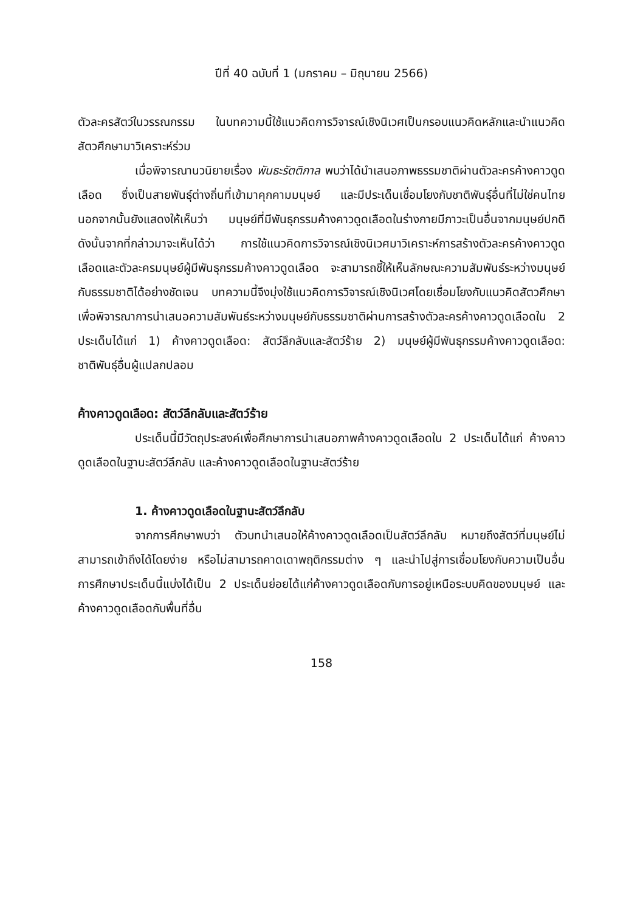ปีที่ 40 ฉบับที่ 1 (มกราคม – มิถุนายน 2566)
ตัวละครสัตว์ในวรรณกรรม ในบทความนี้ใช้แนวคิดการวิจารณ์เชิงนิเวศเป็นกรอบแนวคิดหลักและนำแนวคิดสัตวศึกษามาวิเคราะห์ร่วม
เมื่อพิจารณานวนิยายเรื่อง พันธะรัตติกาล พบว่าได้นำเสนอภาพธรรมชาติผ่านตัวละครค้างคาวดูดเลือด ซึ่งเป็นสายพันธุ์ต่างถิ่นที่เข้ามาคุกคามมนุษย์ และมีประเด็นเชื่อมโยงกับชาติพันธุ์อื่นที่ไม่ใช่คนไทย นอกจากนั้นยังแสดงให้เห็นว่า มนุษย์ที่มีพันธุกรรมค้างคาวดูดเลือดในร่างกายมีภาวะเป็นอื่นจากมนุษย์ปกติ ดังนั้นจากที่กล่าวมาจะเห็นได้ว่า การใช้แนวคิดการวิจารณ์เชิงนิเวศมาวิเคราะห์การสร้างตัวละครค้างคาวดูดเลือดและตัวละครมนุษย์ผู้มีพันธุกรรมค้างคาวดูดเลือด จะสามารถชี้ให้เห็นลักษณะความสัมพันธ์ระหว่างมนุษย์กับธรรมชาติได้อย่างชัดเจน บทความนี้จึงมุ่งใช้แนวคิดการวิจารณ์เชิงนิเวศโดยเชื่อมโยงกับแนวคิดสัตวศึกษาเพื่อพิจารณาการนำเสนอความสัมพันธ์ระหว่างมนุษย์กับธรรมชาติผ่านการสร้างตัวละครค้างคาวดูดเลือดใน 2 ประเด็นได้แก่ 1) ค้างคาวดูดเลือด: สัตว์ลึกลับและสัตว์ร้าย 2) มนุษย์ผู้มีพันธุกรรมค้างคาวดูดเลือด: ชาติพันธุ์อื่นผู้แปลกปลอม
ค้างคาวดูดเลือด: สัตว์ลึกลับและสัตว์ร้าย
ประเด็นนี้มีวัตถุประสงค์เพื่อศึกษาการนำเสนอภาพค้างคาวดูดเลือดใน 2 ประเด็นได้แก่ ค้างคาวดูดเลือดในฐานะสัตว์ลึกลับ และค้างคาวดูดเลือดในฐานะสัตว์ร้าย
1. ค้างคาวดูดเลือดในฐานะสัตว์ลึกลับ
จากการศึกษาพบว่า ตัวบทนำเสนอให้ค้างคาวดูดเลือดเป็นสัตว์ลึกลับ หมายถึงสัตว์ที่มนุษย์ไม่สามารถเข้าถึงได้โดยง่าย หรือไม่สามารถคาดเดาพฤติกรรมต่าง ๆ และนำไปสู่การเชื่อมโยงกับความเป็นอื่น การศึกษาประเด็นนี้แบ่งได้เป็น 2 ประเด็นย่อยได้แก่ค้างคาวดูดเลือดกับการอยู่เหนือระบบคิดของมนุษย์ และค้างคาวดูดเลือดกับพื้นที่อื่น
158